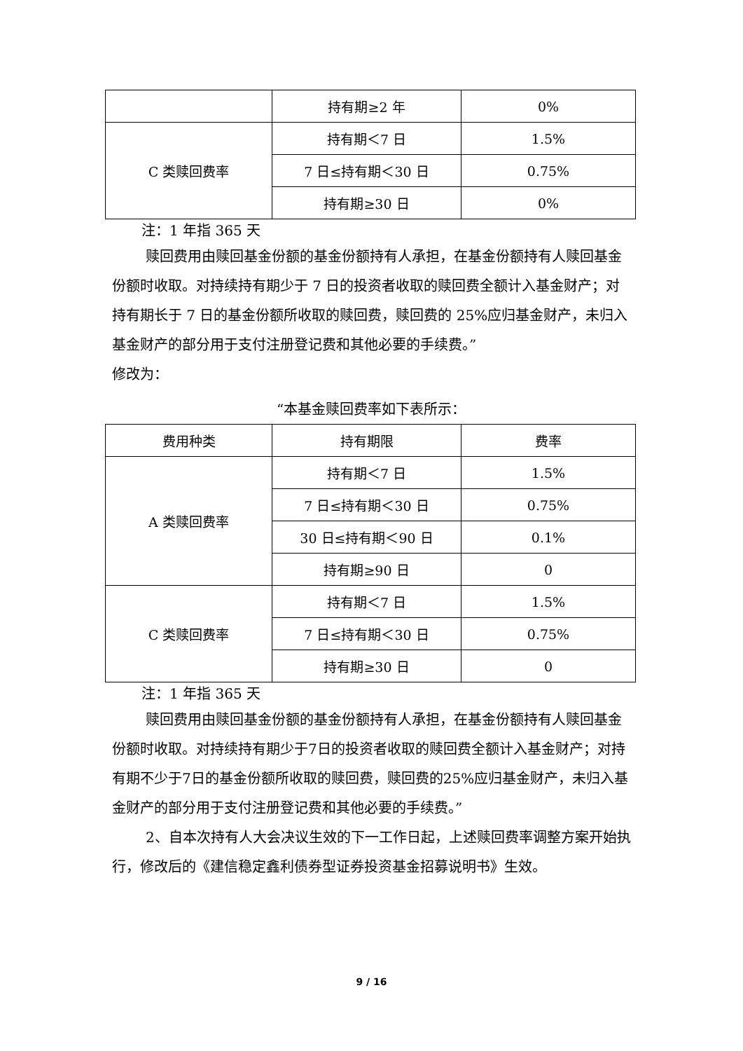| | 持有期≥2 年 | 0% |
| C 类赎回费率 | 持有期＜7 日 | 1.5% |
| | 7 日≤持有期＜30 日 | 0.75% |
| | 持有期≥30 日 | 0% |
注：1 年指 365 天
赎回费用由赎回基金份额的基金份额持有人承担，在基金份额持有人赎回基金份额时收取。对持续持有期少于 7 日的投资者收取的赎回费全额计入基金财产；对持有期长于 7 日的基金份额所收取的赎回费，赎回费的 25%应归基金财产，未归入基金财产的部分用于支付注册登记费和其他必要的手续费。”
修改为：
“本基金赎回费率如下表所示：
| 费用种类 | 持有期限 | 费率 |
| --- | --- | --- |
| A 类赎回费率 | 持有期＜7 日 | 1.5% |
| | 7 日≤持有期＜30 日 | 0.75% |
| | 30 日≤持有期＜90 日 | 0.1% |
| | 持有期≥90 日 | 0 |
| C 类赎回费率 | 持有期＜7 日 | 1.5% |
| | 7 日≤持有期＜30 日 | 0.75% |
| | 持有期≥30 日 | 0 |
注：1 年指 365 天
赎回费用由赎回基金份额的基金份额持有人承担，在基金份额持有人赎回基金份额时收取。对持续持有期少于7日的投资者收取的赎回费全额计入基金财产；对持有期不少于7日的基金份额所收取的赎回费，赎回费的25%应归基金财产，未归入基金财产的部分用于支付注册登记费和其他必要的手续费。”
2、自本次持有人大会决议生效的下一工作日起，上述赎回费率调整方案开始执行，修改后的《建信稳定鑫利债券型证券投资基金招募说明书》生效。
9 / 16